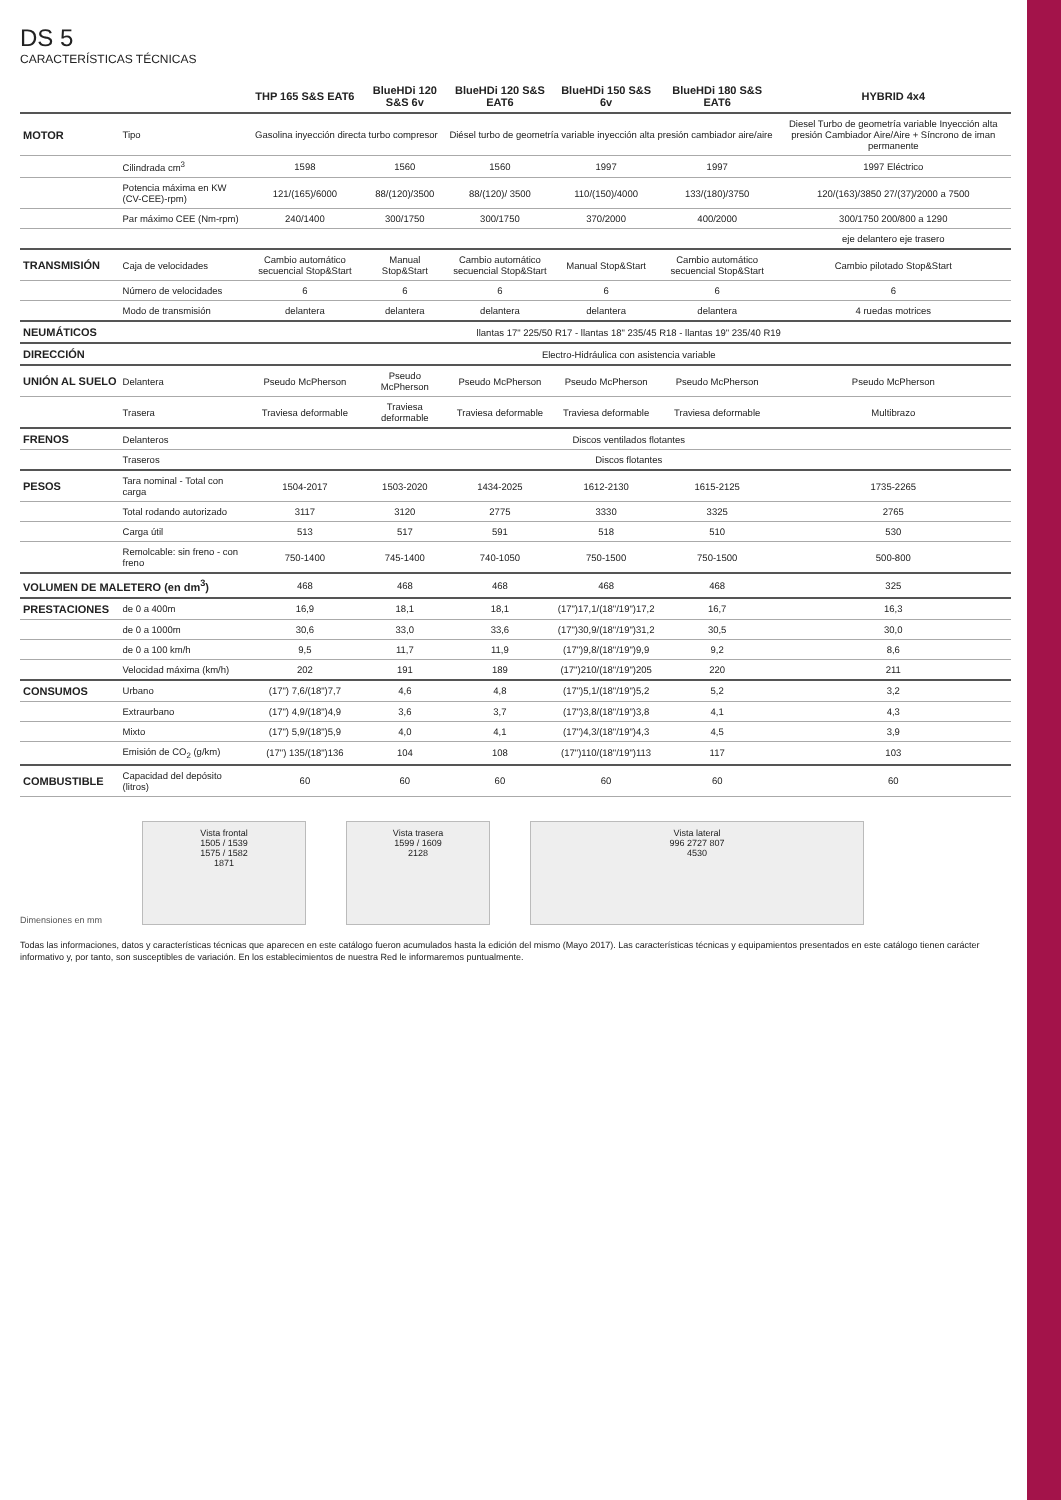DS 5
CARACTERÍSTICAS TÉCNICAS
| | | THP 165 S&S EAT6 | BlueHDi 120 S&S 6v | BlueHDi 120 S&S EAT6 | BlueHDi 150 S&S 6v | BlueHDi 180 S&S EAT6 | HYBRID 4x4 |
| --- | --- | --- | --- | --- | --- | --- | --- |
| MOTOR | Tipo | Gasolina inyección directa turbo compresor | | Diésel turbo de geometría variable inyección alta presión cambiador aire/aire | | | Diesel Turbo de geometría variable Inyección alta presión Cambiador Aire/Aire + Síncrono de iman permanente |
| | Cilindrada cm<sup>3</sup> | 1598 | 1560 | 1560 | 1997 | 1997 | 1997 Eléctrico |
| | Potencia máxima en KW (CV-CEE)-rpm) | 121/(165)/6000 | 88/(120)/3500 | 88/(120)/ 3500 | 110/(150)/4000 | 133/(180)/3750 | 120/(163)/3850 27/(37)/2000 a 7500 |
| | Par máximo CEE (Nm-rpm) | 240/1400 | 300/1750 | 300/1750 | 370/2000 | 400/2000 | 300/1750 200/800 a 1290 |
| | | | | | | | eje delantero eje trasero |
| TRANSMISIÓN | Caja de velocidades | Cambio automático secuencial Stop&Start | Manual Stop&Start | Cambio automático secuencial Stop&Start | Manual Stop&Start | Cambio automático secuencial Stop&Start | Cambio pilotado Stop&Start |
| | Número de velocidades | 6 | 6 | 6 | 6 | 6 | 6 |
| | Modo de transmisión | delantera | delantera | delantera | delantera | delantera | 4 ruedas motrices |
| NEUMÁTICOS | | llantas 17" 225/50 R17 - llantas 18" 235/45 R18 - llantas 19" 235/40 R19 | | | | | |
| DIRECCIÓN | | Electro-Hidráulica con asistencia variable | | | | | |
| UNIÓN AL SUELO | Delantera | Pseudo McPherson | Pseudo McPherson | Pseudo McPherson | Pseudo McPherson | Pseudo McPherson | Pseudo McPherson |
| | Trasera | Traviesa deformable | Traviesa deformable | Traviesa deformable | Traviesa deformable | Traviesa deformable | Multibrazo |
| FRENOS | Delanteros | Discos ventilados flotantes | | | | | |
| | Traseros | Discos flotantes | | | | | |
| PESOS | Tara nominal - Total con carga | 1504-2017 | 1503-2020 | 1434-2025 | 1612-2130 | 1615-2125 | 1735-2265 |
| | Total rodando autorizado | 3117 | 3120 | 2775 | 3330 | 3325 | 2765 |
| | Carga útil | 513 | 517 | 591 | 518 | 510 | 530 |
| | Remolcable: sin freno - con freno | 750-1400 | 745-1400 | 740-1050 | 750-1500 | 750-1500 | 500-800 |
| VOLUMEN DE MALETERO (en dm<sup>3</sup>) | | 468 | 468 | 468 | 468 | 468 | 325 |
| PRESTACIONES | de 0 a 400m | 16,9 | 18,1 | 18,1 | (17")17,1/(18"/19")17,2 | 16,7 | 16,3 |
| | de 0 a 1000m | 30,6 | 33,0 | 33,6 | (17")30,9/(18"/19")31,2 | 30,5 | 30,0 |
| | de 0 a 100 km/h | 9,5 | 11,7 | 11,9 | (17")9,8/(18"/19")9,9 | 9,2 | 8,6 |
| | Velocidad máxima (km/h) | 202 | 191 | 189 | (17")210/(18"/19")205 | 220 | 211 |
| CONSUMOS | Urbano | (17") 7,6/(18")7,7 | 4,6 | 4,8 | (17")5,1/(18"/19")5,2 | 5,2 | 3,2 |
| | Extraurbano | (17") 4,9/(18")4,9 | 3,6 | 3,7 | (17")3,8/(18"/19")3,8 | 4,1 | 4,3 |
| | Mixto | (17") 5,9/(18")5,9 | 4,0 | 4,1 | (17")4,3/(18"/19")4,3 | 4,5 | 3,9 |
| | Emisión de CO<sub>2</sub> (g/km) | (17") 135/(18")136 | 104 | 108 | (17")110/(18"/19")113 | 117 | 103 |
| COMBUSTIBLE | Capacidad del depósito (litros) | 60 | 60 | 60 | 60 | 60 | 60 |
Dimensiones en mm
Vista frontal
1505 / 1539
1575 / 1582
1871
Vista trasera
1599 / 1609
2128
Vista lateral
996 2727 807
4530
Todas las informaciones, datos y características técnicas que aparecen en este catálogo fueron acumulados hasta la edición del mismo (Mayo 2017). Las características técnicas y equipamientos presentados en este catálogo tienen carácter informativo y, por tanto, son susceptibles de variación. En los establecimientos de nuestra Red le informaremos puntualmente.